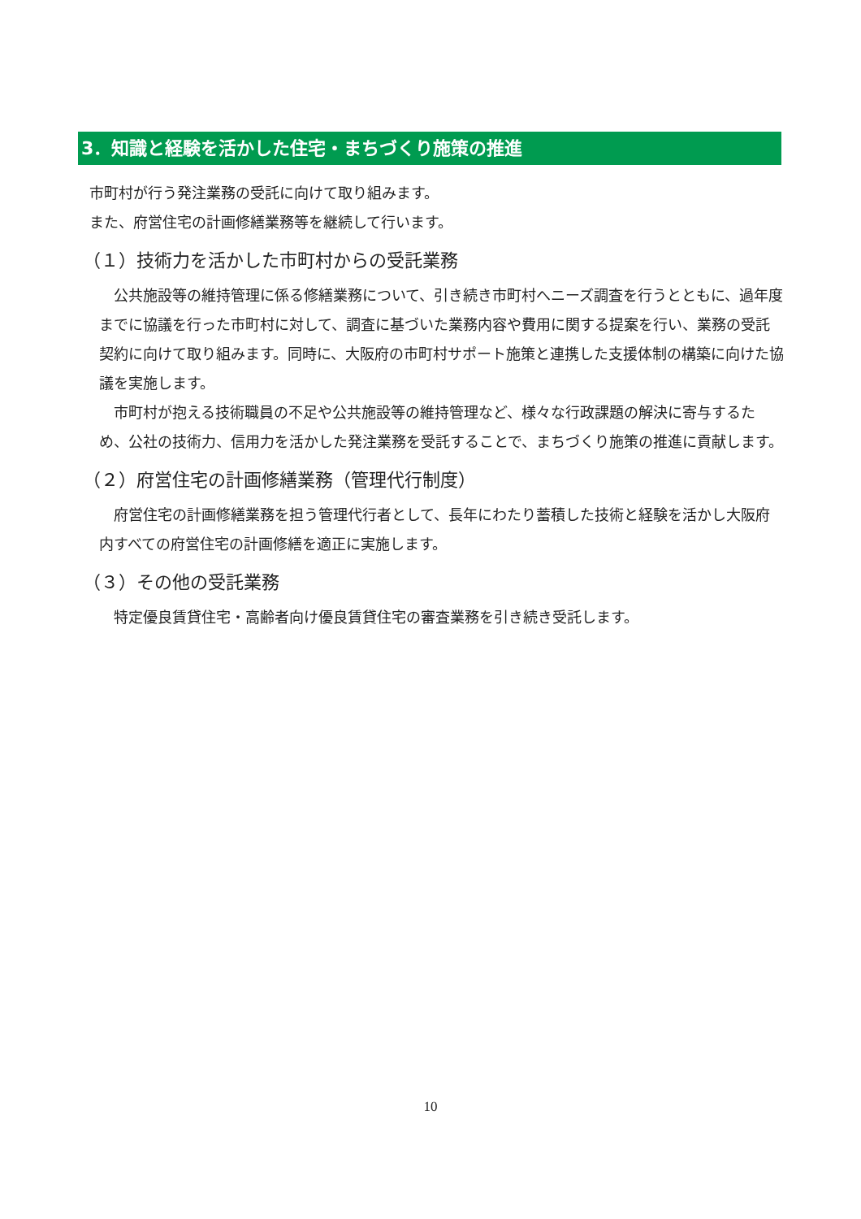3．知識と経験を活かした住宅・まちづくり施策の推進
市町村が行う発注業務の受託に向けて取り組みます。
また、府営住宅の計画修繕業務等を継続して行います。
（１）技術力を活かした市町村からの受託業務
　公共施設等の維持管理に係る修繕業務について、引き続き市町村へニーズ調査を行うとともに、過年度までに協議を行った市町村に対して、調査に基づいた業務内容や費用に関する提案を行い、業務の受託契約に向けて取り組みます。同時に、大阪府の市町村サポート施策と連携した支援体制の構築に向けた協議を実施します。
　市町村が抱える技術職員の不足や公共施設等の維持管理など、様々な行政課題の解決に寄与するため、公社の技術力、信用力を活かした発注業務を受託することで、まちづくり施策の推進に貢献します。
（２）府営住宅の計画修繕業務（管理代行制度）
　府営住宅の計画修繕業務を担う管理代行者として、長年にわたり蓄積した技術と経験を活かし大阪府内すべての府営住宅の計画修繕を適正に実施します。
（３）その他の受託業務
　特定優良賃貸住宅・高齢者向け優良賃貸住宅の審査業務を引き続き受託します。
10